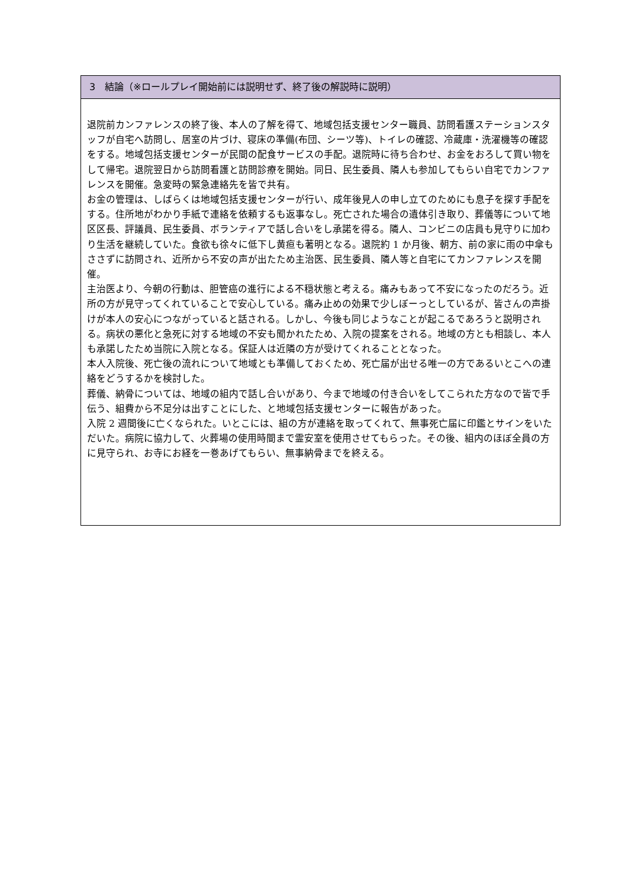3　結論（※ロールプレイ開始前には説明せず、終了後の解説時に説明）
退院前カンファレンスの終了後、本人の了解を得て、地域包括支援センター職員、訪問看護ステーションスタッフが自宅へ訪問し、居室の片づけ、寝床の準備(布団、シーツ等)、トイレの確認、冷蔵庫・洗濯機等の確認をする。地域包括支援センターが民間の配食サービスの手配。退院時に待ち合わせ、お金をおろして買い物をして帰宅。退院翌日から訪問看護と訪問診療を開始。同日、民生委員、隣人も参加してもらい自宅でカンファレンスを開催。急変時の緊急連絡先を皆で共有。
お金の管理は、しばらくは地域包括支援センターが行い、成年後見人の申し立てのためにも息子を探す手配をする。住所地がわかり手紙で連絡を依頼するも返事なし。死亡された場合の遺体引き取り、葬儀等について地区区長、評議員、民生委員、ボランティアで話し合いをし承諾を得る。隣人、コンビニの店員も見守りに加わり生活を継続していた。食欲も徐々に低下し黄疸も著明となる。退院約 1 か月後、朝方、前の家に雨の中傘もささずに訪問され、近所から不安の声が出たため主治医、民生委員、隣人等と自宅にてカンファレンスを開催。
主治医より、今朝の行動は、胆管癌の進行による不穏状態と考える。痛みもあって不安になったのだろう。近所の方が見守ってくれていることで安心している。痛み止めの効果で少しぼーっとしているが、皆さんの声掛けが本人の安心につながっていると話される。しかし、今後も同じようなことが起こるであろうと説明される。病状の悪化と急死に対する地域の不安も聞かれたため、入院の提案をされる。地域の方とも相談し、本人も承諾したため当院に入院となる。保証人は近隣の方が受けてくれることとなった。
本人入院後、死亡後の流れについて地域とも準備しておくため、死亡届が出せる唯一の方であるいとこへの連絡をどうするかを検討した。
葬儀、納骨については、地域の組内で話し合いがあり、今まで地域の付き合いをしてこられた方なので皆で手伝う、組費から不足分は出すことにした、と地域包括支援センターに報告があった。
入院 2 週間後に亡くなられた。いとこには、組の方が連絡を取ってくれて、無事死亡届に印鑑とサインをいただいた。病院に協力して、火葬場の使用時間まで霊安室を使用させてもらった。その後、組内のほぼ全員の方に見守られ、お寺にお経を一巻あげてもらい、無事納骨までを終える。